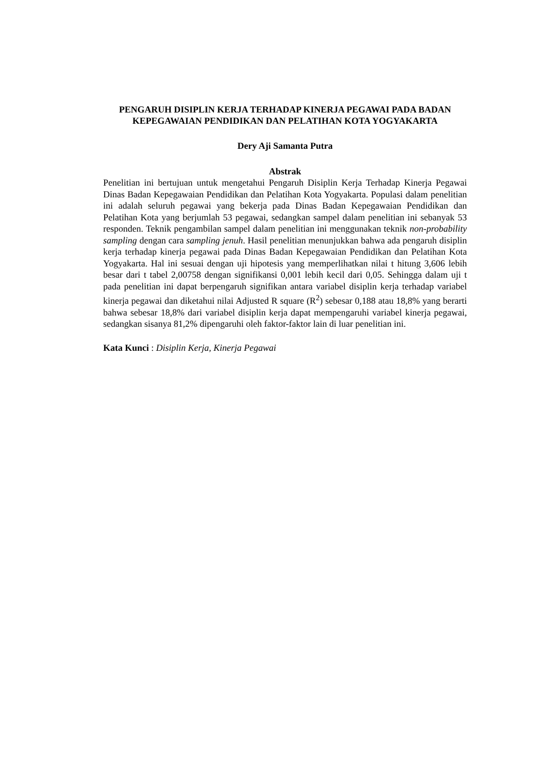PENGARUH DISIPLIN KERJA TERHADAP KINERJA PEGAWAI PADA BADAN KEPEGAWAIAN PENDIDIKAN DAN PELATIHAN KOTA YOGYAKARTA
Dery Aji Samanta Putra
Abstrak
Penelitian ini bertujuan untuk mengetahui Pengaruh Disiplin Kerja Terhadap Kinerja Pegawai Dinas Badan Kepegawaian Pendidikan dan Pelatihan Kota Yogyakarta. Populasi dalam penelitian ini adalah seluruh pegawai yang bekerja pada Dinas Badan Kepegawaian Pendidikan dan Pelatihan Kota yang berjumlah 53 pegawai, sedangkan sampel dalam penelitian ini sebanyak 53 responden. Teknik pengambilan sampel dalam penelitian ini menggunakan teknik non-probability sampling dengan cara sampling jenuh. Hasil penelitian menunjukkan bahwa ada pengaruh disiplin kerja terhadap kinerja pegawai pada Dinas Badan Kepegawaian Pendidikan dan Pelatihan Kota Yogyakarta. Hal ini sesuai dengan uji hipotesis yang memperlihatkan nilai t hitung 3,606 lebih besar dari t tabel 2,00758 dengan signifikansi 0,001 lebih kecil dari 0,05. Sehingga dalam uji t pada penelitian ini dapat berpengaruh signifikan antara variabel disiplin kerja terhadap variabel kinerja pegawai dan diketahui nilai Adjusted R square (R<sup>2</sup>) sebesar 0,188 atau 18,8% yang berarti bahwa sebesar 18,8% dari variabel disiplin kerja dapat mempengaruhi variabel kinerja pegawai, sedangkan sisanya 81,2% dipengaruhi oleh faktor-faktor lain di luar penelitian ini.
Kata Kunci : Disiplin Kerja, Kinerja Pegawai